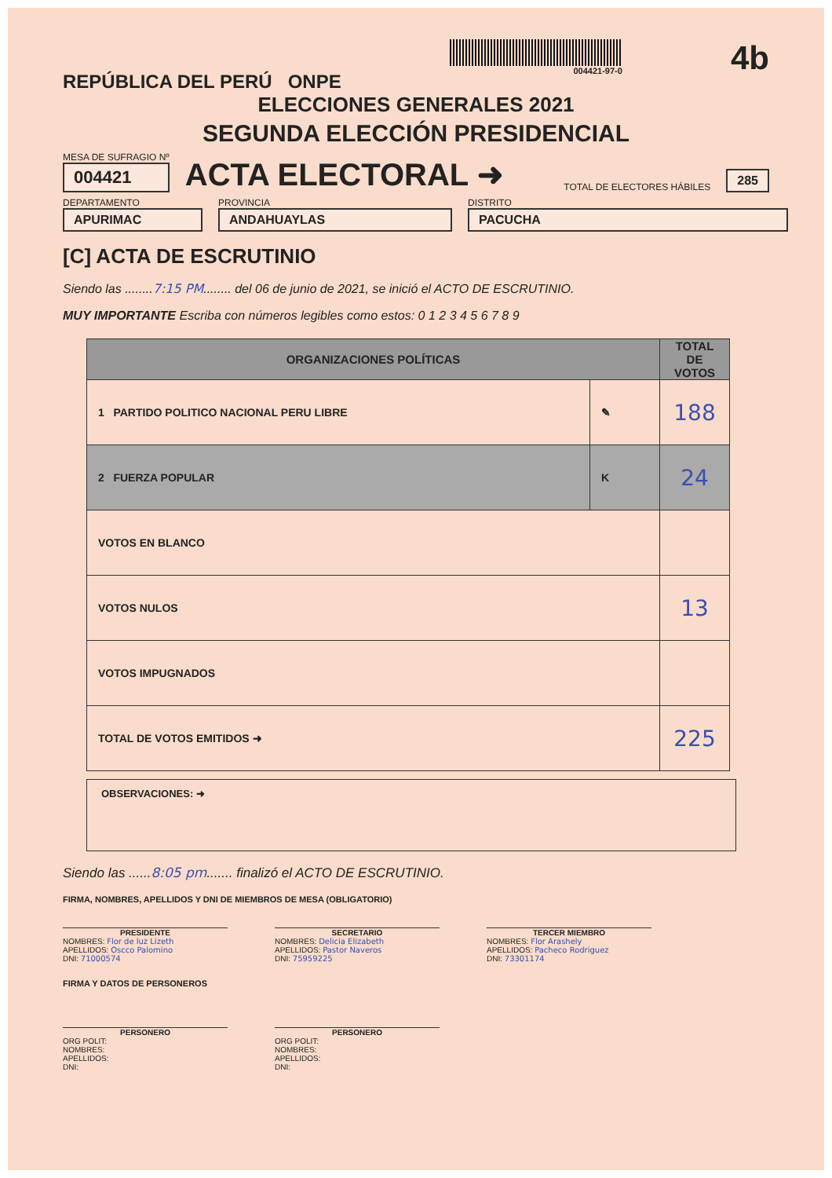REPÚBLICA DEL PERÚ ONPE
004421-97-0
4b
ELECCIONES GENERALES 2021
SEGUNDA ELECCIÓN PRESIDENCIAL
MESA DE SUFRAGIO Nº
004421
ACTA ELECTORAL ➜
TOTAL DE ELECTORES HÁBILES
285
DEPARTAMENTO
APURIMAC
PROVINCIA
ANDAHUAYLAS
DISTRITO
PACUCHA
[C] ACTA DE ESCRUTINIO
Siendo las ........7:15 PM........ del 06 de junio de 2021, se inició el ACTO DE ESCRUTINIO.
MUY IMPORTANTE Escriba con números legibles como estos: 0 1 2 3 4 5 6 7 8 9
| ORGANIZACIONES POLÍTICAS | | TOTAL DE VOTOS |
| --- | --- | --- |
| 1 PARTIDO POLITICO NACIONAL PERU LIBRE | ✎ | 188 |
| 2 FUERZA POPULAR | K | 24 |
| VOTOS EN BLANCO | | |
| VOTOS NULOS | | 13 |
| VOTOS IMPUGNADOS | | |
| TOTAL DE VOTOS EMITIDOS ➜ | | 225 |
OBSERVACIONES: ➜
Siendo las ......8:05 pm....... finalizó el ACTO DE ESCRUTINIO.
FIRMA, NOMBRES, APELLIDOS Y DNI DE MIEMBROS DE MESA (OBLIGATORIO)
PRESIDENTE
NOMBRES: Flor de luz Lizeth
APELLIDOS: Oscco Palomino
DNI: 71000574
SECRETARIO
NOMBRES: Delicia Elizabeth
APELLIDOS: Pastor Naveros
DNI: 75959225
TERCER MIEMBRO
NOMBRES: Flor Arashely
APELLIDOS: Pacheco Rodriguez
DNI: 73301174
FIRMA Y DATOS DE PERSONEROS
PERSONERO
ORG POLIT:
NOMBRES:
APELLIDOS:
DNI:
PERSONERO
ORG POLIT:
NOMBRES:
APELLIDOS:
DNI: